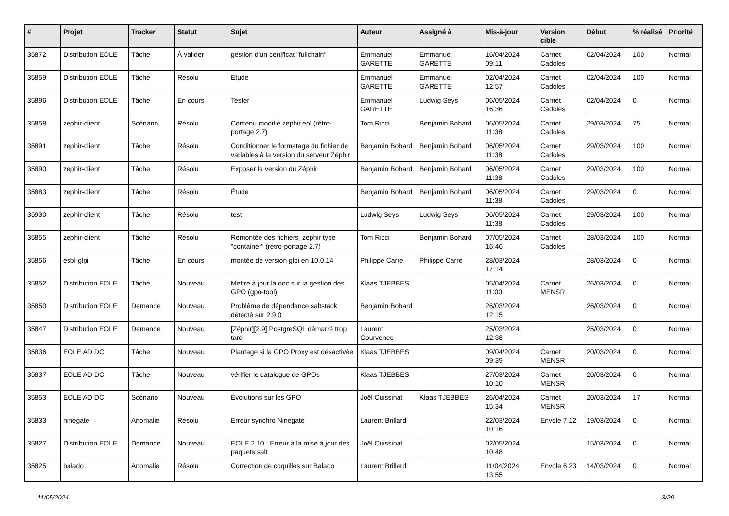| # | Projet | Tracker | Statut | Sujet | Auteur | Assigné à | Mis-à-jour | Version cible | Début | % réalisé | Priorité |
| --- | --- | --- | --- | --- | --- | --- | --- | --- | --- | --- | --- |
| 35872 | Distribution EOLE | Tâche | À valider | gestion d'un certificat "fullchain" | Emmanuel GARETTE | Emmanuel GARETTE | 16/04/2024 09:11 | Carnet Cadoles | 02/04/2024 | 100 | Normal |
| 35859 | Distribution EOLE | Tâche | Résolu | Etude | Emmanuel GARETTE | Emmanuel GARETTE | 02/04/2024 12:57 | Carnet Cadoles | 02/04/2024 | 100 | Normal |
| 35896 | Distribution EOLE | Tâche | En cours | Tester | Emmanuel GARETTE | Ludwig Seys | 06/05/2024 16:36 | Carnet Cadoles | 02/04/2024 | 0 | Normal |
| 35858 | zephir-client | Scénario | Résolu | Contenu modifié zephir.eol (rétro-portage 2.7) | Tom Ricci | Benjamin Bohard | 06/05/2024 11:38 | Carnet Cadoles | 29/03/2024 | 75 | Normal |
| 35891 | zephir-client | Tâche | Résolu | Conditionner le formatage du fichier de variables à la version du serveur Zéphir | Benjamin Bohard | Benjamin Bohard | 06/05/2024 11:38 | Carnet Cadoles | 29/03/2024 | 100 | Normal |
| 35890 | zephir-client | Tâche | Résolu | Exposer la version du Zéphir | Benjamin Bohard | Benjamin Bohard | 06/05/2024 11:38 | Carnet Cadoles | 29/03/2024 | 100 | Normal |
| 35883 | zephir-client | Tâche | Résolu | Étude | Benjamin Bohard | Benjamin Bohard | 06/05/2024 11:38 | Carnet Cadoles | 29/03/2024 | 0 | Normal |
| 35930 | zephir-client | Tâche | Résolu | test | Ludwig Seys | Ludwig Seys | 06/05/2024 11:38 | Carnet Cadoles | 29/03/2024 | 100 | Normal |
| 35855 | zephir-client | Tâche | Résolu | Remontée des fichiers_zephir type "container" (rétro-portage 2.7) | Tom Ricci | Benjamin Bohard | 07/05/2024 16:46 | Carnet Cadoles | 28/03/2024 | 100 | Normal |
| 35856 | esbl-glpi | Tâche | En cours | montée de version glpi en 10.0.14 | Philippe Carre | Philippe Carre | 28/03/2024 17:14 | | 28/03/2024 | 0 | Normal |
| 35852 | Distribution EOLE | Tâche | Nouveau | Mettre à jour la doc sur la gestion des GPO (gpo-tool) | Klaas TJEBBES | | 05/04/2024 11:00 | Carnet MENSR | 26/03/2024 | 0 | Normal |
| 35850 | Distribution EOLE | Demande | Nouveau | Problème de dépendance saltstack détecté sur 2.9.0 | Benjamin Bohard | | 26/03/2024 12:15 | | 26/03/2024 | 0 | Normal |
| 35847 | Distribution EOLE | Demande | Nouveau | [Zéphir][2.9] PostgreSQL démarré trop tard | Laurent Gourvenec | | 25/03/2024 12:38 | | 25/03/2024 | 0 | Normal |
| 35836 | EOLE AD DC | Tâche | Nouveau | Plantage si la GPO Proxy est désactivée | Klaas TJEBBES | | 09/04/2024 09:39 | Carnet MENSR | 20/03/2024 | 0 | Normal |
| 35837 | EOLE AD DC | Tâche | Nouveau | vérifier le catalogue de GPOs | Klaas TJEBBES | | 27/03/2024 10:10 | Carnet MENSR | 20/03/2024 | 0 | Normal |
| 35853 | EOLE AD DC | Scénario | Nouveau | Évolutions sur les GPO | Joël Cuissinat | Klaas TJEBBES | 26/04/2024 15:34 | Carnet MENSR | 20/03/2024 | 17 | Normal |
| 35833 | ninegate | Anomalie | Résolu | Erreur synchro Ninegate | Laurent Brillard | | 22/03/2024 10:16 | Envole 7.12 | 19/03/2024 | 0 | Normal |
| 35827 | Distribution EOLE | Demande | Nouveau | EOLE 2.10 : Erreur à la mise à jour des paquets salt | Joël Cuissinat | | 02/05/2024 10:48 | | 15/03/2024 | 0 | Normal |
| 35825 | balado | Anomalie | Résolu | Correction de coquilles sur Balado | Laurent Brillard | | 11/04/2024 13:55 | Envole 6.23 | 14/03/2024 | 0 | Normal |
11/05/2024 3/29